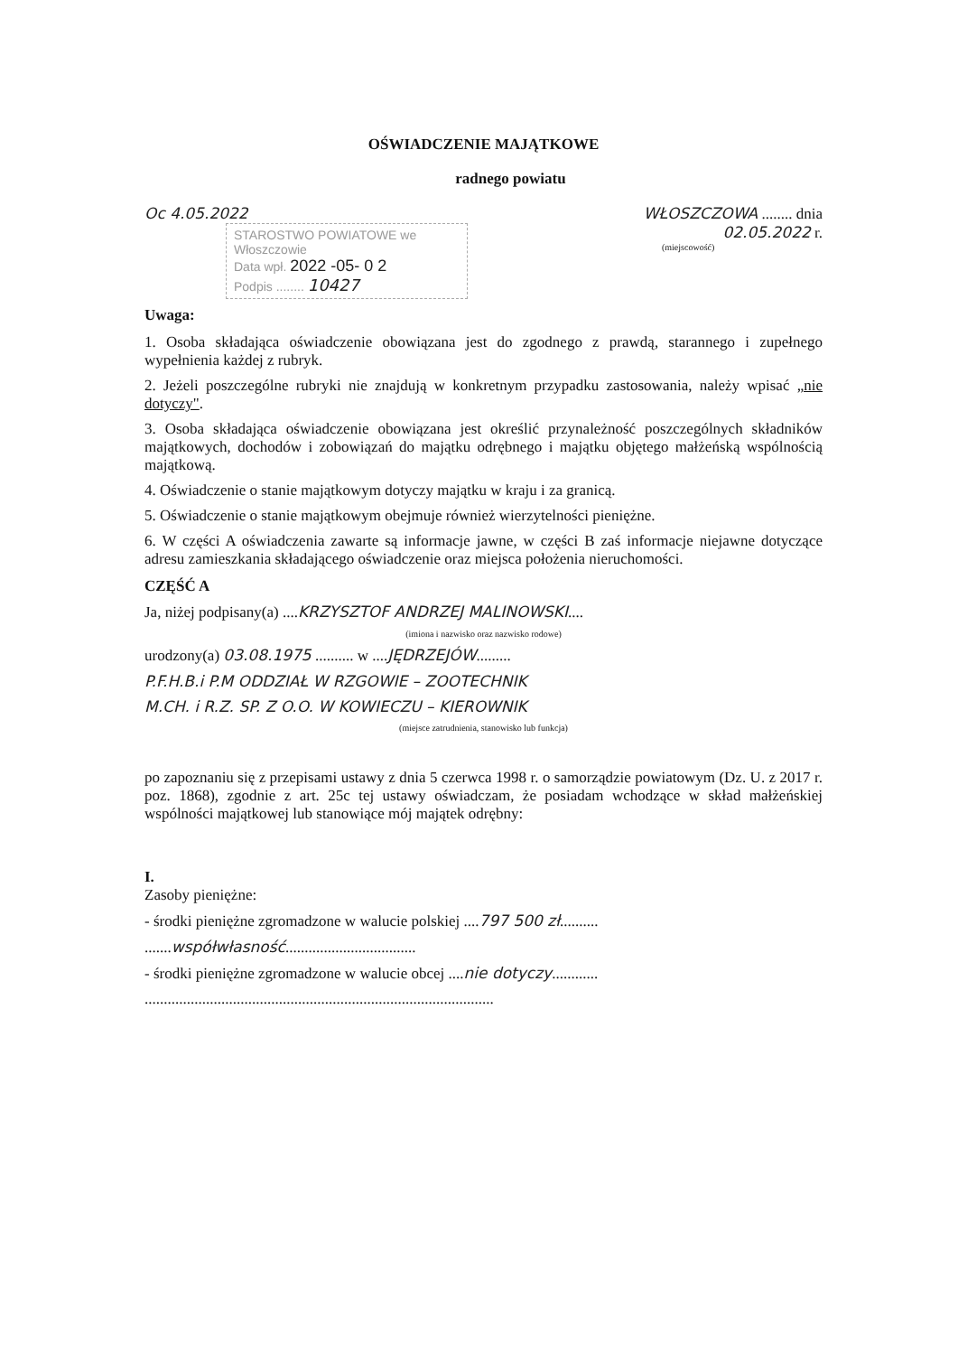OŚWIADCZENIE MAJĄTKOWE
radnego powiatu
Oc 4.05.2022
STAROSTWO POWIATOWE we Włoszczowie
Data wpł. 2022 -05- 0 2
Podpis ........ 10427
WŁOSZCZOWA ........ dnia 02.05.2022 r.
(miejscowość)
Uwaga:
1. Osoba składająca oświadczenie obowiązana jest do zgodnego z prawdą, starannego i zupełnego wypełnienia każdej z rubryk.
2. Jeżeli poszczególne rubryki nie znajdują w konkretnym przypadku zastosowania, należy wpisać „nie dotyczy".
3. Osoba składająca oświadczenie obowiązana jest określić przynależność poszczególnych składników majątkowych, dochodów i zobowiązań do majątku odrębnego i majątku objętego małżeńską wspólnością majątkową.
4. Oświadczenie o stanie majątkowym dotyczy majątku w kraju i za granicą.
5. Oświadczenie o stanie majątkowym obejmuje również wierzytelności pieniężne.
6. W części A oświadczenia zawarte są informacje jawne, w części B zaś informacje niejawne dotyczące adresu zamieszkania składającego oświadczenie oraz miejsca położenia nieruchomości.
CZĘŚĆ A
Ja, niżej podpisany(a) ....KRZYSZTOF ANDRZEJ MALINOWSKI....
(imiona i nazwisko oraz nazwisko rodowe)
urodzony(a) 03.08.1975 .......... w ....JĘDRZEJÓW.........
P.F.H.B.i P.M ODDZIAŁ W RZGOWIE – ZOOTECHNIK
M.CH. i R.Z. SP. Z O.O. W KOWIECZU – KIEROWNIK
(miejsce zatrudnienia, stanowisko lub funkcja)
po zapoznaniu się z przepisami ustawy z dnia 5 czerwca 1998 r. o samorządzie powiatowym (Dz. U. z 2017 r. poz. 1868), zgodnie z art. 25c tej ustawy oświadczam, że posiadam wchodzące w skład małżeńskiej wspólności majątkowej lub stanowiące mój majątek odrębny:
I.
Zasoby pieniężne:
- środki pieniężne zgromadzone w walucie polskiej ....797 500 zł..........
.......współwłasność..................................
- środki pieniężne zgromadzone w walucie obcej ....nie dotyczy............
...........................................................................................